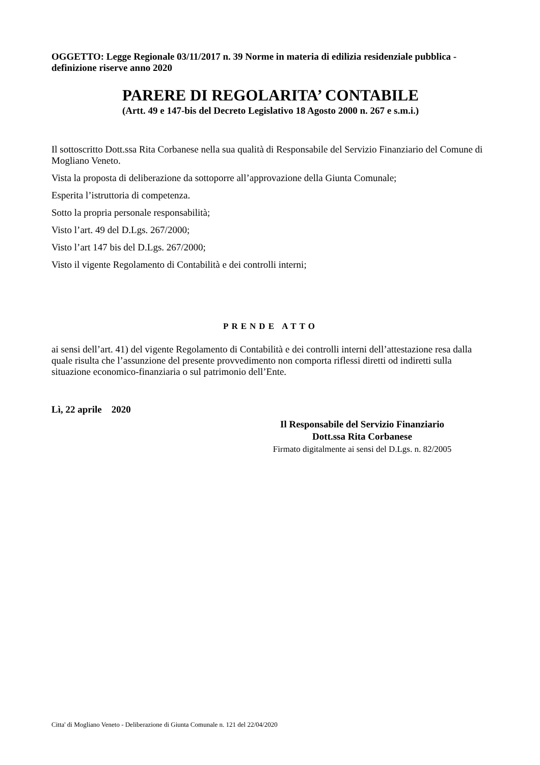OGGETTO: Legge Regionale 03/11/2017 n. 39 Norme in materia di edilizia residenziale pubblica - definizione riserve anno 2020
PARERE DI REGOLARITA’ CONTABILE
(Artt. 49 e 147-bis del Decreto Legislativo 18 Agosto 2000 n. 267 e s.m.i.)
Il sottoscritto Dott.ssa Rita Corbanese nella sua qualità di Responsabile del Servizio Finanziario del Comune di Mogliano Veneto.
Vista la proposta di deliberazione da sottoporre all’approvazione della Giunta Comunale;
Esperita l’istruttoria di competenza.
Sotto la propria personale responsabilità;
Visto l’art. 49 del D.Lgs. 267/2000;
Visto l’art 147 bis del D.Lgs. 267/2000;
Visto il vigente Regolamento di Contabilità e dei controlli interni;
PRENDE ATTO
ai sensi dell’art. 41) del vigente Regolamento di Contabilità e dei controlli interni dell’attestazione resa dalla quale risulta che l’assunzione del presente provvedimento non comporta riflessi diretti od indiretti sulla situazione economico-finanziaria o sul patrimonio dell’Ente.
Lì, 22 aprile 2020
Il Responsabile del Servizio Finanziario
Dott.ssa Rita Corbanese
Firmato digitalmente ai sensi del D.Lgs. n. 82/2005
Citta' di Mogliano Veneto - Deliberazione di Giunta Comunale n. 121 del 22/04/2020